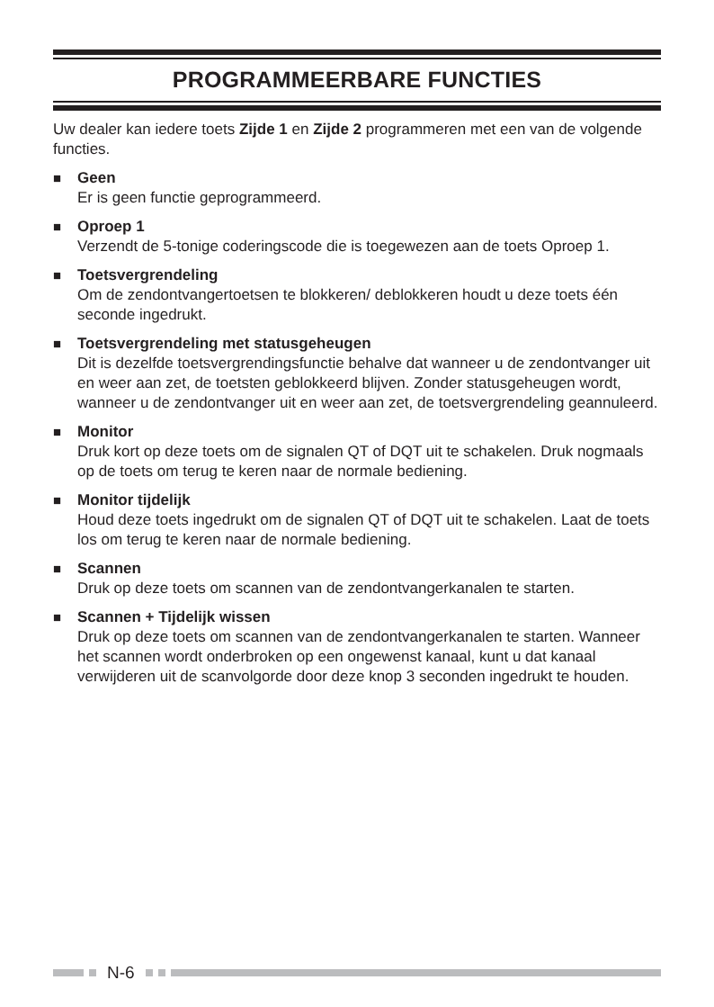PROGRAMMEERBARE FUNCTIES
Uw dealer kan iedere toets Zijde 1 en Zijde 2 programmeren met een van de volgende functies.
■ Geen
Er is geen functie geprogrammeerd.
■ Oproep 1
Verzendt de 5-tonige coderingscode die is toegewezen aan de toets Oproep 1.
■ Toetsvergrendeling
Om de zendontvangertoetsen te blokkeren/ deblokkeren houdt u deze toets één seconde ingedrukt.
■ Toetsvergrendeling met statusgeheugen
Dit is dezelfde toetsvergrendingsfunctie behalve dat wanneer u de zendontvanger uit en weer aan zet, de toetsten geblokkeerd blijven. Zonder statusgeheugen wordt, wanneer u de zendontvanger uit en weer aan zet, de toetsvergrendeling geannuleerd.
■ Monitor
Druk kort op deze toets om de signalen QT of DQT uit te schakelen. Druk nogmaals op de toets om terug te keren naar de normale bediening.
■ Monitor tijdelijk
Houd deze toets ingedrukt om de signalen QT of DQT uit te schakelen. Laat de toets los om terug te keren naar de normale bediening.
■ Scannen
Druk op deze toets om scannen van de zendontvangerkanalen te starten.
■ Scannen + Tijdelijk wissen
Druk op deze toets om scannen van de zendontvangerkanalen te starten. Wanneer het scannen wordt onderbroken op een ongewenst kanaal, kunt u dat kanaal verwijderen uit de scanvolgorde door deze knop 3 seconden ingedrukt te houden.
N-6